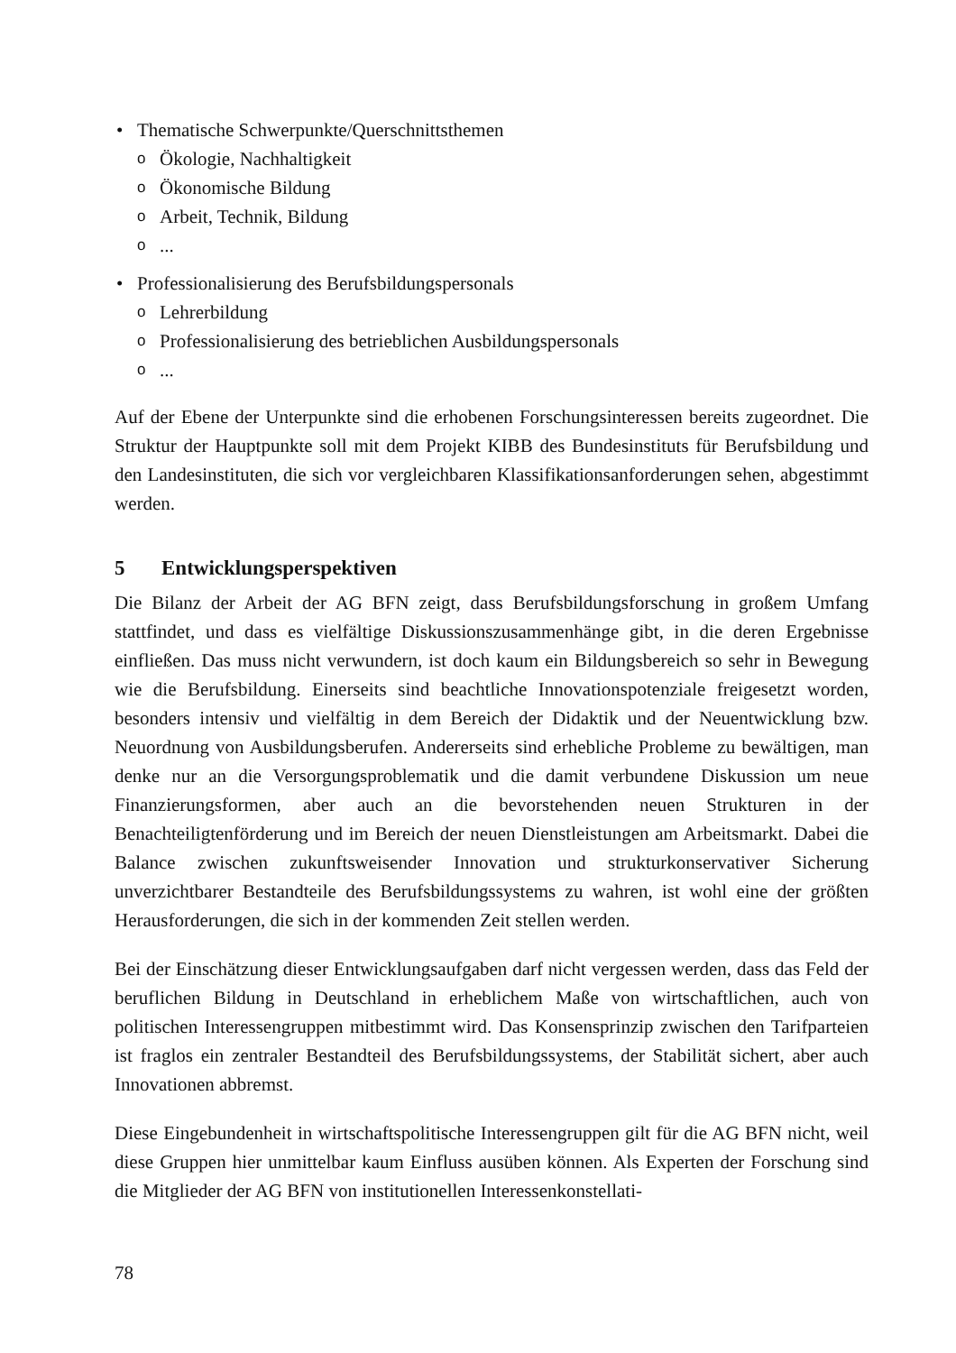• Thematische Schwerpunkte/Querschnittsthemen
o Ökologie, Nachhaltigkeit
o Ökonomische Bildung
o Arbeit, Technik, Bildung
o...
• Professionalisierung des Berufsbildungspersonals
o Lehrerbildung
o Professionalisierung des betrieblichen Ausbildungspersonals
o...
Auf der Ebene der Unterpunkte sind die erhobenen Forschungsinteressen bereits zugeordnet. Die Struktur der Hauptpunkte soll mit dem Projekt KIBB des Bundesinstituts für Berufsbildung und den Landesinstituten, die sich vor vergleichbaren Klassifikationsanforderungen sehen, abgestimmt werden.
5 Entwicklungsperspektiven
Die Bilanz der Arbeit der AG BFN zeigt, dass Berufsbildungsforschung in großem Umfang stattfindet, und dass es vielfältige Diskussionszusammenhänge gibt, in die deren Ergebnisse einfließen. Das muss nicht verwundern, ist doch kaum ein Bildungsbereich so sehr in Bewegung wie die Berufsbildung. Einerseits sind beachtliche Innovationspotenziale freigesetzt worden, besonders intensiv und vielfältig in dem Bereich der Didaktik und der Neuentwicklung bzw. Neuordnung von Ausbildungsberufen. Andererseits sind erhebliche Probleme zu bewältigen, man denke nur an die Versorgungsproblematik und die damit verbundene Diskussion um neue Finanzierungsformen, aber auch an die bevorstehenden neuen Strukturen in der Benachteiligtenförderung und im Bereich der neuen Dienstleistungen am Arbeitsmarkt. Dabei die Balance zwischen zukunftsweisender Innovation und strukturkonservativer Sicherung unverzichtbarer Bestandteile des Berufsbildungssystems zu wahren, ist wohl eine der größten Herausforderungen, die sich in der kommenden Zeit stellen werden.
Bei der Einschätzung dieser Entwicklungsaufgaben darf nicht vergessen werden, dass das Feld der beruflichen Bildung in Deutschland in erheblichem Maße von wirtschaftlichen, auch von politischen Interessengruppen mitbestimmt wird. Das Konsensprinzip zwischen den Tarifparteien ist fraglos ein zentraler Bestandteil des Berufsbildungssystems, der Stabilität sichert, aber auch Innovationen abbremst.
Diese Eingebundenheit in wirtschaftspolitische Interessengruppen gilt für die AG BFN nicht, weil diese Gruppen hier unmittelbar kaum Einfluss ausüben können. Als Experten der Forschung sind die Mitglieder der AG BFN von institutionellen Interessenkonstellati-
78